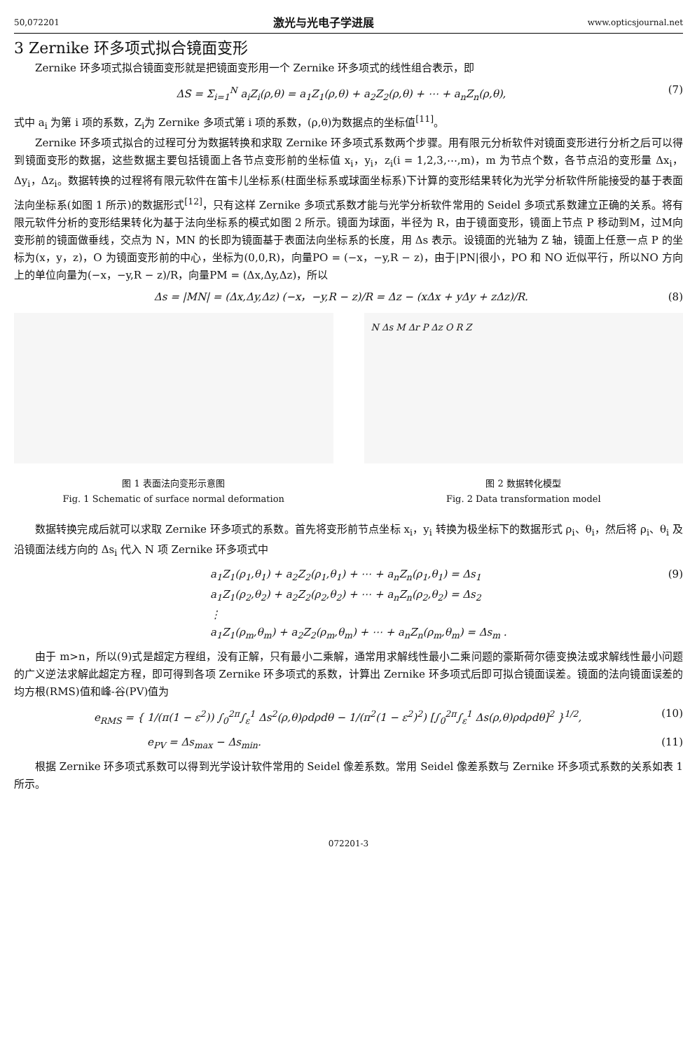50,072201 激光与光电子学进展 www.opticsjournal.net
3 Zernike 环多项式拟合镜面变形
Zernike 环多项式拟合镜面变形就是把镜面变形用一个 Zernike 环多项式的线性组合表示，即
ΔS = Σ<sub>i=1</sub><sup>N</sup> a<sub>i</sub>Z<sub>i</sub>(ρ,θ) = a<sub>1</sub>Z<sub>1</sub>(ρ,θ) + a<sub>2</sub>Z<sub>2</sub>(ρ,θ) + ⋯ + a<sub>n</sub>Z<sub>n</sub>(ρ,θ), (7)
式中 a<sub>i</sub> 为第 i 项的系数，Z<sub>i</sub>为 Zernike 多项式第 i 项的系数，(ρ,θ)为数据点的坐标值<sup>[11]</sup>。
Zernike 环多项式拟合的过程可分为数据转换和求取 Zernike 环多项式系数两个步骤。用有限元分析软件对镜面变形进行分析之后可以得到镜面变形的数据，这些数据主要包括镜面上各节点变形前的坐标值 x<sub>i</sub>，y<sub>i</sub>，z<sub>i</sub>(i = 1,2,3,⋯,m)，m 为节点个数，各节点沿的变形量 Δx<sub>i</sub>，Δy<sub>i</sub>，Δz<sub>i</sub>。数据转换的过程将有限元软件在笛卡儿坐标系(柱面坐标系或球面坐标系)下计算的变形结果转化为光学分析软件所能接受的基于表面法向坐标系(如图 1 所示)的数据形式<sup>[12]</sup>，只有这样 Zernike 多项式系数才能与光学分析软件常用的 Seidel 多项式系数建立正确的关系。将有限元软件分析的变形结果转化为基于法向坐标系的模式如图 2 所示。镜面为球面，半径为 R，由于镜面变形，镜面上节点 P 移动到M，过M向变形前的镜面做垂线，交点为 N，MN 的长即为镜面基于表面法向坐标系的长度，用 Δs 表示。设镜面的光轴为 Z 轴，镜面上任意一点 P 的坐标为(x，y，z)，O 为镜面变形前的中心，坐标为(0,0,R)，向量PO = (−x，−y,R − z)，由于|PN|很小，PO 和 NO 近似平行，所以NO 方向上的单位向量为(−x，−y,R − z)/R，向量PM = (Δx,Δy,Δz)，所以
Δs = |MN| = (Δx,Δy,Δz) (−x，−y,R − z)/R = Δz − (xΔx + yΔy + zΔz)/R. (8)
图 1 表面法向变形示意图
Fig. 1 Schematic of surface normal deformation
N Δs M Δr P Δz O R Z
图 2 数据转化模型
Fig. 2 Data transformation model
数据转换完成后就可以求取 Zernike 环多项式的系数。首先将变形前节点坐标 x<sub>i</sub>，y<sub>i</sub> 转换为极坐标下的数据形式 ρ<sub>i</sub>、θ<sub>i</sub>，然后将 ρ<sub>i</sub>、θ<sub>i</sub> 及沿镜面法线方向的 Δs<sub>i</sub> 代入 N 项 Zernike 环多项式中
a<sub>1</sub>Z<sub>1</sub>(ρ<sub>1</sub>,θ<sub>1</sub>) + a<sub>2</sub>Z<sub>2</sub>(ρ<sub>1</sub>,θ<sub>1</sub>) + ⋯ + a<sub>n</sub>Z<sub>n</sub>(ρ<sub>1</sub>,θ<sub>1</sub>) = Δs<sub>1</sub>
a<sub>1</sub>Z<sub>1</sub>(ρ<sub>2</sub>,θ<sub>2</sub>) + a<sub>2</sub>Z<sub>2</sub>(ρ<sub>2</sub>,θ<sub>2</sub>) + ⋯ + a<sub>n</sub>Z<sub>n</sub>(ρ<sub>2</sub>,θ<sub>2</sub>) = Δs<sub>2</sub>
⋮
a<sub>1</sub>Z<sub>1</sub>(ρ<sub>m</sub>,θ<sub>m</sub>) + a<sub>2</sub>Z<sub>2</sub>(ρ<sub>m</sub>,θ<sub>m</sub>) + ⋯ + a<sub>n</sub>Z<sub>n</sub>(ρ<sub>m</sub>,θ<sub>m</sub>) = Δs<sub>m</sub> . (9)
由于 m>n，所以(9)式是超定方程组，没有正解，只有最小二乘解，通常用求解线性最小二乘问题的豪斯荷尔德变换法或求解线性最小问题的广义逆法求解此超定方程，即可得到各项 Zernike 环多项式的系数，计算出 Zernike 环多项式后即可拟合镜面误差。镜面的法向镜面误差的均方根(RMS)值和峰-谷(PV)值为
e<sub>RMS</sub> = { 1/(π(1 − ε<sup>2</sup>)) ∫<sub>0</sub><sup>2π</sup>∫<sub>ε</sub><sup>1</sup> Δs<sup>2</sup>(ρ,θ)ρdρdθ − 1/(π<sup>2</sup>(1 − ε<sup>2</sup>)<sup>2</sup>) [∫<sub>0</sub><sup>2π</sup>∫<sub>ε</sub><sup>1</sup> Δs(ρ,θ)ρdρdθ]<sup>2</sup> }<sup>1/2</sup>, (10)
e<sub>PV</sub> = Δs<sub>max</sub> − Δs<sub>min</sub>. (11)
根据 Zernike 环多项式系数可以得到光学设计软件常用的 Seidel 像差系数。常用 Seidel 像差系数与 Zernike 环多项式系数的关系如表 1 所示。
072201-3